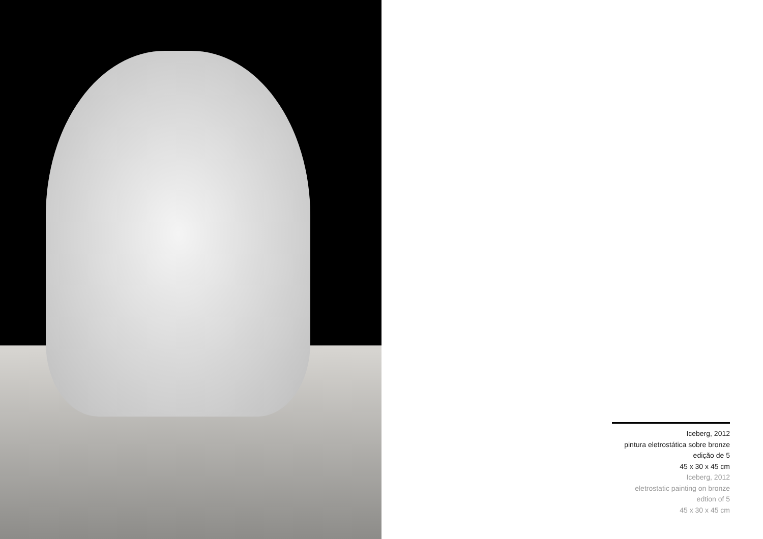Iceberg, 2012
pintura eletrostática sobre bronze
edição de 5
45 x 30 x 45 cm
Iceberg, 2012
eletrostatic painting on bronze
edtion of 5
45 x 30 x 45 cm